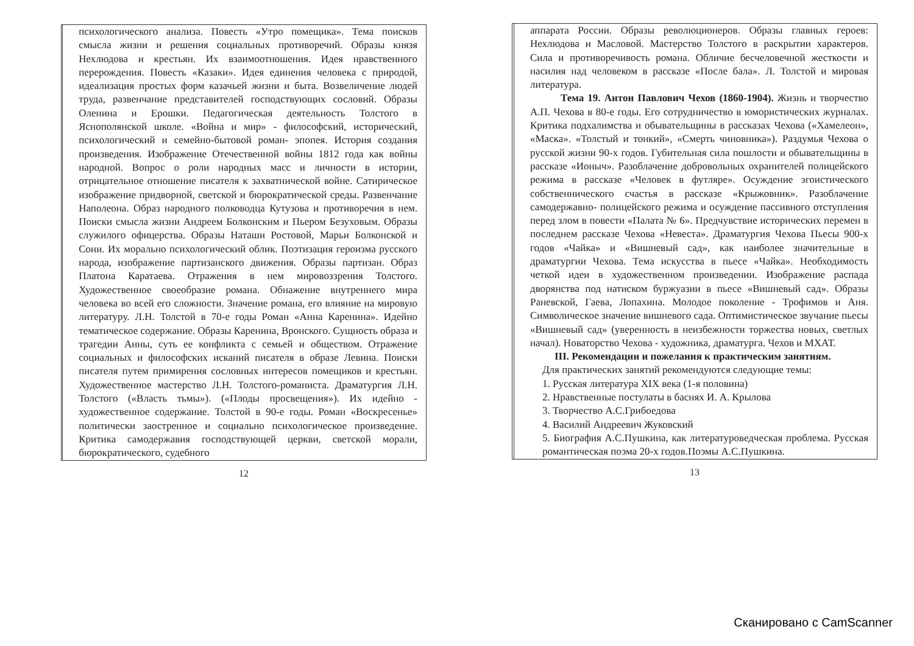психологического анализа. Повесть «Утро помещика». Тема поисков смысла жизни и решения социальных противоречий. Образы князя Нехлюдова и крестьян. Их взаимоотношения. Идея нравственного перерождения. Повесть «Казаки». Идея единения человека с природой, идеализация простых форм казачьей жизни и быта. Возвеличение людей труда, развенчание представителей господствующих сословий. Образы Оленина и Ерошки. Педагогическая деятельность Толстого в Яснополянской школе. «Война и мир» - философский, исторический, психологический и семейно-бытовой роман- эпопея. История создания произведения. Изображение Отечественной войны 1812 года как войны народной. Вопрос о роли народных масс и личности в истории, отрицательное отношение писателя к захватнической войне. Сатирическое изображение придворной, светской и бюрократической среды. Развенчание Наполеона. Образ народного полководца Кутузова и противоречия в нем. Поиски смысла жизни Андреем Болконским и Пьером Безуховым. Образы служилого офицерства. Образы Наташи Ростовой, Марьи Болконской и Сони. Их морально психологический облик. Поэтизация героизма русского народа, изображение партизанского движения. Образы партизан. Образ Платона Каратаева. Отражения в нем мировоззрения Толстого. Художественное своеобразие романа. Обнажение внутреннего мира человека во всей его сложности. Значение романа, его влияние на мировую литературу. Л.Н. Толстой в 70-е годы Роман «Анна Каренина». Идейно тематическое содержание. Образы Каренина, Вронского. Сущность образа и трагедии Анны, суть ее конфликта с семьей и обществом. Отражение социальных и философских исканий писателя в образе Левина. Поиски писателя путем примирения сословных интересов помещиков и крестьян. Художественное мастерство Л.Н. Толстого-романиста. Драматургия Л.Н. Толстого («Власть тьмы»). («Плоды просвещения»). Их идейно - художественное содержание. Толстой в 90-е годы. Роман «Воскресенье» политически заостренное и социально психологическое произведение. Критика самодержавия господствующей церкви, светской морали, бюрократического, судебного
12
аппарата России. Образы революционеров. Образы главных героев: Нехлюдова и Масловой. Мастерство Толстого в раскрытии характеров. Сила и противоречивость романа. Обличие бесчеловечной жесткости и насилия над человеком в рассказе «После бала». Л. Толстой и мировая литература.
Тема 19. Антон Павлович Чехов (1860-1904). Жизнь и творчество А.П. Чехова в 80-е годы. Его сотрудничество в юмористических журналах. Критика подхалимства и обывательщины в рассказах Чехова («Хамелеон», «Маска». «Толстый и тонкий», «Смерть чиновника»). Раздумья Чехова о русской жизни 90-х годов. Губительная сила пошлости и обывательщины в рассказе «Ионыч». Разоблачение добровольных охранителей полицейского режима в рассказе «Человек в футляре». Осуждение эгоистического собственнического счастья в рассказе «Крыжовник». Разоблачение самодержавно- полицейского режима и осуждение пассивного отступления перед злом в повести «Палата № 6». Предчувствие исторических перемен в последнем рассказе Чехова «Невеста». Драматургия Чехова Пьесы 900-х годов «Чайка» и «Вишневый сад», как наиболее значительные в драматургии Чехова. Тема искусства в пьесе «Чайка». Необходимость четкой идеи в художественном произведении. Изображение распада дворянства под натиском буржуазии в пьесе «Вишневый сад». Образы Раневской, Гаева, Лопахина. Молодое поколение - Трофимов и Аня. Символическое значение вишневого сада. Оптимистическое звучание пьесы «Вишневый сад» (уверенность в неизбежности торжества новых, светлых начал). Новаторство Чехова - художника, драматурга. Чехов и МХАТ.
III. Рекомендации и пожелания к практическим занятиям.
Для практических занятий рекомендуются следующие темы:
1. Русская литература XIX века (1-я половина)
2. Нравственные постулаты в баснях И. А. Крылова
3. Творчество А.С.Грибоедова
4. Василий Андреевич Жуковский
5. Биография А.С.Пушкина, как литературоведческая проблема. Русская романтическая поэма 20-х годов.Поэмы А.С.Пушкина.
13
Сканировано с CamScanner